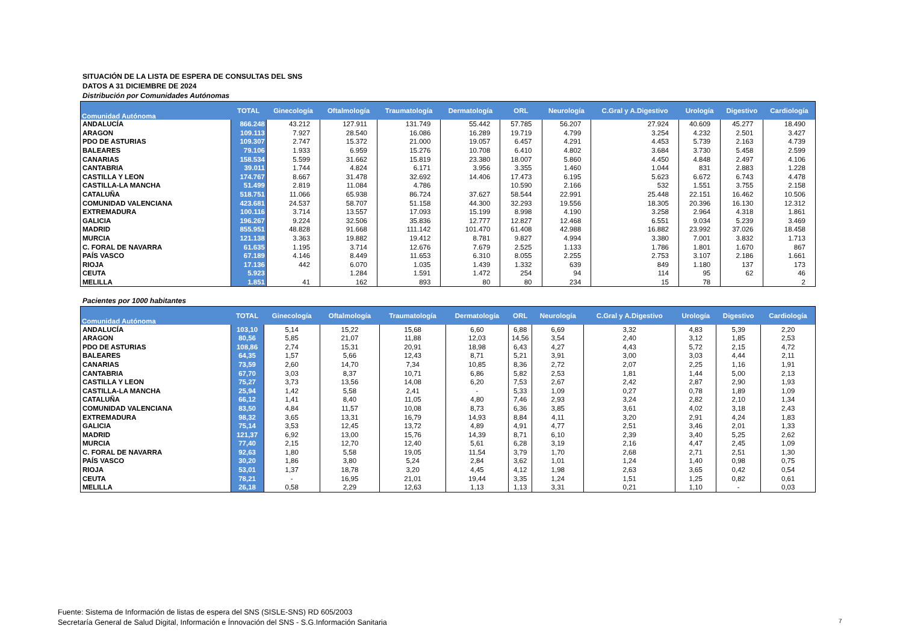SITUACIÓN DE LA LISTA DE ESPERA DE CONSULTAS DEL SNS
DATOS A 31 DICIEMBRE DE 2024
Distribución por Comunidades Autónomas
| Comunidad Autónoma | TOTAL | Ginecología | Oftalmología | Traumatología | Dermatología | ORL | Neurología | C.Gral y A.Digestivo | Urología | Digestivo | Cardiología |
| --- | --- | --- | --- | --- | --- | --- | --- | --- | --- | --- | --- |
| ANDALUCÍA | 866.248 | 43.212 | 127.911 | 131.749 | 55.442 | 57.785 | 56.207 | 27.924 | 40.609 | 45.277 | 18.490 |
| ARAGON | 109.113 | 7.927 | 28.540 | 16.086 | 16.289 | 19.719 | 4.799 | 3.254 | 4.232 | 2.501 | 3.427 |
| PDO DE ASTURIAS | 109.307 | 2.747 | 15.372 | 21.000 | 19.057 | 6.457 | 4.291 | 4.453 | 5.739 | 2.163 | 4.739 |
| BALEARES | 79.106 | 1.933 | 6.959 | 15.276 | 10.708 | 6.410 | 4.802 | 3.684 | 3.730 | 5.458 | 2.599 |
| CANARIAS | 158.534 | 5.599 | 31.662 | 15.819 | 23.380 | 18.007 | 5.860 | 4.450 | 4.848 | 2.497 | 4.106 |
| CANTABRIA | 39.011 | 1.744 | 4.824 | 6.171 | 3.956 | 3.355 | 1.460 | 1.044 | 831 | 2.883 | 1.228 |
| CASTILLA Y LEON | 174.767 | 8.667 | 31.478 | 32.692 | 14.406 | 17.473 | 6.195 | 5.623 | 6.672 | 6.743 | 4.478 |
| CASTILLA-LA MANCHA | 51.499 | 2.819 | 11.084 | 4.786 | | 10.590 | 2.166 | 532 | 1.551 | 3.755 | 2.158 |
| CATALUÑA | 518.751 | 11.066 | 65.938 | 86.724 | 37.627 | 58.544 | 22.991 | 25.448 | 22.151 | 16.462 | 10.506 |
| COMUNIDAD VALENCIANA | 423.681 | 24.537 | 58.707 | 51.158 | 44.300 | 32.293 | 19.556 | 18.305 | 20.396 | 16.130 | 12.312 |
| EXTREMADURA | 100.116 | 3.714 | 13.557 | 17.093 | 15.199 | 8.998 | 4.190 | 3.258 | 2.964 | 4.318 | 1.861 |
| GALICIA | 196.267 | 9.224 | 32.506 | 35.836 | 12.777 | 12.827 | 12.468 | 6.551 | 9.034 | 5.239 | 3.469 |
| MADRID | 855.951 | 48.828 | 91.668 | 111.142 | 101.470 | 61.408 | 42.988 | 16.882 | 23.992 | 37.026 | 18.458 |
| MURCIA | 121.138 | 3.363 | 19.882 | 19.412 | 8.781 | 9.827 | 4.994 | 3.380 | 7.001 | 3.832 | 1.713 |
| C. FORAL DE NAVARRA | 61.635 | 1.195 | 3.714 | 12.676 | 7.679 | 2.525 | 1.133 | 1.786 | 1.801 | 1.670 | 867 |
| PAÍS VASCO | 67.189 | 4.146 | 8.449 | 11.653 | 6.310 | 8.055 | 2.255 | 2.753 | 3.107 | 2.186 | 1.661 |
| RIOJA | 17.136 | 442 | 6.070 | 1.035 | 1.439 | 1.332 | 639 | 849 | 1.180 | 137 | 173 |
| CEUTA | 5.923 | | 1.284 | 1.591 | 1.472 | 254 | 94 | 114 | 95 | 62 | 46 |
| MELILLA | 1.851 | 41 | 162 | 893 | 80 | 80 | 234 | 15 | 78 | | 2 |
Pacientes por 1000 habitantes
| Comunidad Autónoma | TOTAL | Ginecología | Oftalmología | Traumatología | Dermatología | ORL | Neurología | C.Gral y A.Digestivo | Urología | Digestivo | Cardiología |
| --- | --- | --- | --- | --- | --- | --- | --- | --- | --- | --- | --- |
| ANDALUCÍA | 103,10 | 5,14 | 15,22 | 15,68 | 6,60 | 6,88 | 6,69 | 3,32 | 4,83 | 5,39 | 2,20 |
| ARAGON | 80,56 | 5,85 | 21,07 | 11,88 | 12,03 | 14,56 | 3,54 | 2,40 | 3,12 | 1,85 | 2,53 |
| PDO DE ASTURIAS | 108,86 | 2,74 | 15,31 | 20,91 | 18,98 | 6,43 | 4,27 | 4,43 | 5,72 | 2,15 | 4,72 |
| BALEARES | 64,35 | 1,57 | 5,66 | 12,43 | 8,71 | 5,21 | 3,91 | 3,00 | 3,03 | 4,44 | 2,11 |
| CANARIAS | 73,59 | 2,60 | 14,70 | 7,34 | 10,85 | 8,36 | 2,72 | 2,07 | 2,25 | 1,16 | 1,91 |
| CANTABRIA | 67,70 | 3,03 | 8,37 | 10,71 | 6,86 | 5,82 | 2,53 | 1,81 | 1,44 | 5,00 | 2,13 |
| CASTILLA Y LEON | 75,27 | 3,73 | 13,56 | 14,08 | 6,20 | 7,53 | 2,67 | 2,42 | 2,87 | 2,90 | 1,93 |
| CASTILLA-LA MANCHA | 25,94 | 1,42 | 5,58 | 2,41 | - | 5,33 | 1,09 | 0,27 | 0,78 | 1,89 | 1,09 |
| CATALUÑA | 66,12 | 1,41 | 8,40 | 11,05 | 4,80 | 7,46 | 2,93 | 3,24 | 2,82 | 2,10 | 1,34 |
| COMUNIDAD VALENCIANA | 83,50 | 4,84 | 11,57 | 10,08 | 8,73 | 6,36 | 3,85 | 3,61 | 4,02 | 3,18 | 2,43 |
| EXTREMADURA | 98,32 | 3,65 | 13,31 | 16,79 | 14,93 | 8,84 | 4,11 | 3,20 | 2,91 | 4,24 | 1,83 |
| GALICIA | 75,14 | 3,53 | 12,45 | 13,72 | 4,89 | 4,91 | 4,77 | 2,51 | 3,46 | 2,01 | 1,33 |
| MADRID | 121,37 | 6,92 | 13,00 | 15,76 | 14,39 | 8,71 | 6,10 | 2,39 | 3,40 | 5,25 | 2,62 |
| MURCIA | 77,40 | 2,15 | 12,70 | 12,40 | 5,61 | 6,28 | 3,19 | 2,16 | 4,47 | 2,45 | 1,09 |
| C. FORAL DE NAVARRA | 92,63 | 1,80 | 5,58 | 19,05 | 11,54 | 3,79 | 1,70 | 2,68 | 2,71 | 2,51 | 1,30 |
| PAÍS VASCO | 30,20 | 1,86 | 3,80 | 5,24 | 2,84 | 3,62 | 1,01 | 1,24 | 1,40 | 0,98 | 0,75 |
| RIOJA | 53,01 | 1,37 | 18,78 | 3,20 | 4,45 | 4,12 | 1,98 | 2,63 | 3,65 | 0,42 | 0,54 |
| CEUTA | 78,21 | - | 16,95 | 21,01 | 19,44 | 3,35 | 1,24 | 1,51 | 1,25 | 0,82 | 0,61 |
| MELILLA | 26,18 | 0,58 | 2,29 | 12,63 | 1,13 | 1,13 | 3,31 | 0,21 | 1,10 | - | 0,03 |
Fuente: Sistema de Información de listas de espera del SNS (SISLE-SNS) RD 605/2003
Secretaría General de Salud Digital, Información e Ínnovación del SNS - S.G.Información Sanitaria
7